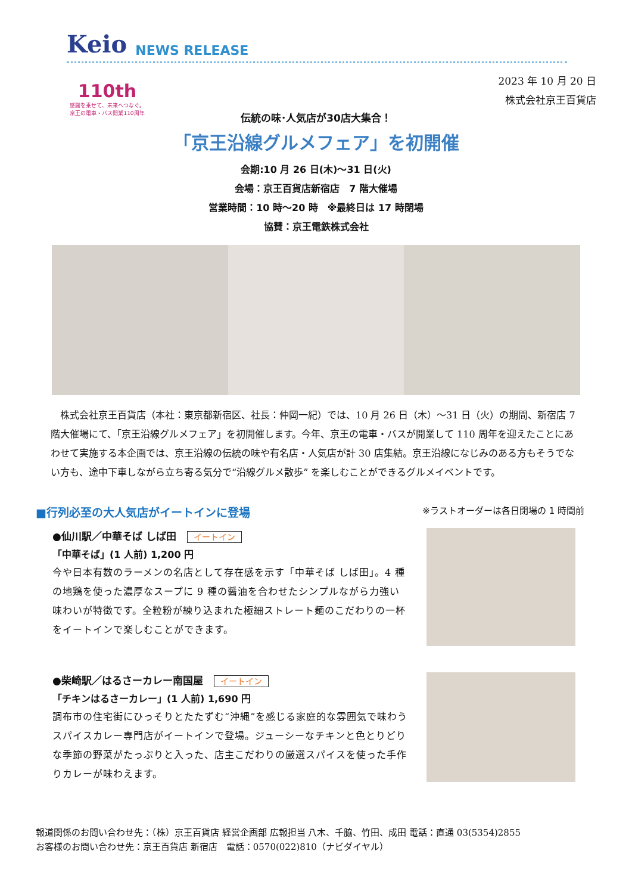Keio NEWS RELEASE
110th
感謝を乗せて、未来へつなぐ。
京王の電車・バス開業110周年
2023 年 10 月 20 日
株式会社京王百貨店
伝統の味･人気店が30店大集合！
「京王沿線グルメフェア」を初開催
会期:10 月 26 日(木)～31 日(火)
会場：京王百貨店新宿店　7 階大催場
営業時間：10 時～20 時　※最終日は 17 時閉場
協賛：京王電鉄株式会社
株式会社京王百貨店（本社：東京都新宿区、社長：仲岡一紀）では、10 月 26 日（木）～31 日（火）の期間、新宿店 7 階大催場にて、「京王沿線グルメフェア」を初開催します。今年、京王の電車・バスが開業して 110 周年を迎えたことにあわせて実施する本企画では、京王沿線の伝統の味や有名店・人気店が計 30 店集結。京王沿線になじみのある方もそうでない方も、途中下車しながら立ち寄る気分で“沿線グルメ散歩” を楽しむことができるグルメイベントです。
■行列必至の大人気店がイートインに登場
※ラストオーダーは各日閉場の 1 時間前
●仙川駅／中華そば しば田 イートイン
「中華そば」(1 人前) 1,200 円
今や日本有数のラーメンの名店として存在感を示す「中華そば しば田」。4 種の地鶏を使った濃厚なスープに 9 種の醤油を合わせたシンプルながら力強い味わいが特徴です。全粒粉が練り込まれた極細ストレート麺のこだわりの一杯をイートインで楽しむことができます。
●柴崎駅／はるさーカレー南国屋 イートイン
「チキンはるさーカレー」(1 人前) 1,690 円
調布市の住宅街にひっそりとたたずむ“沖縄”を感じる家庭的な雰囲気で味わうスパイスカレー専門店がイートインで登場。ジューシーなチキンと色とりどりな季節の野菜がたっぷりと入った、店主こだわりの厳選スパイスを使った手作りカレーが味わえます。
報道関係のお問い合わせ先：（株）京王百貨店 経営企画部 広報担当 八木、千脇、竹田、成田 電話：直通 03(5354)2855
お客様のお問い合わせ先：京王百貨店 新宿店　電話：0570(022)810（ナビダイヤル）